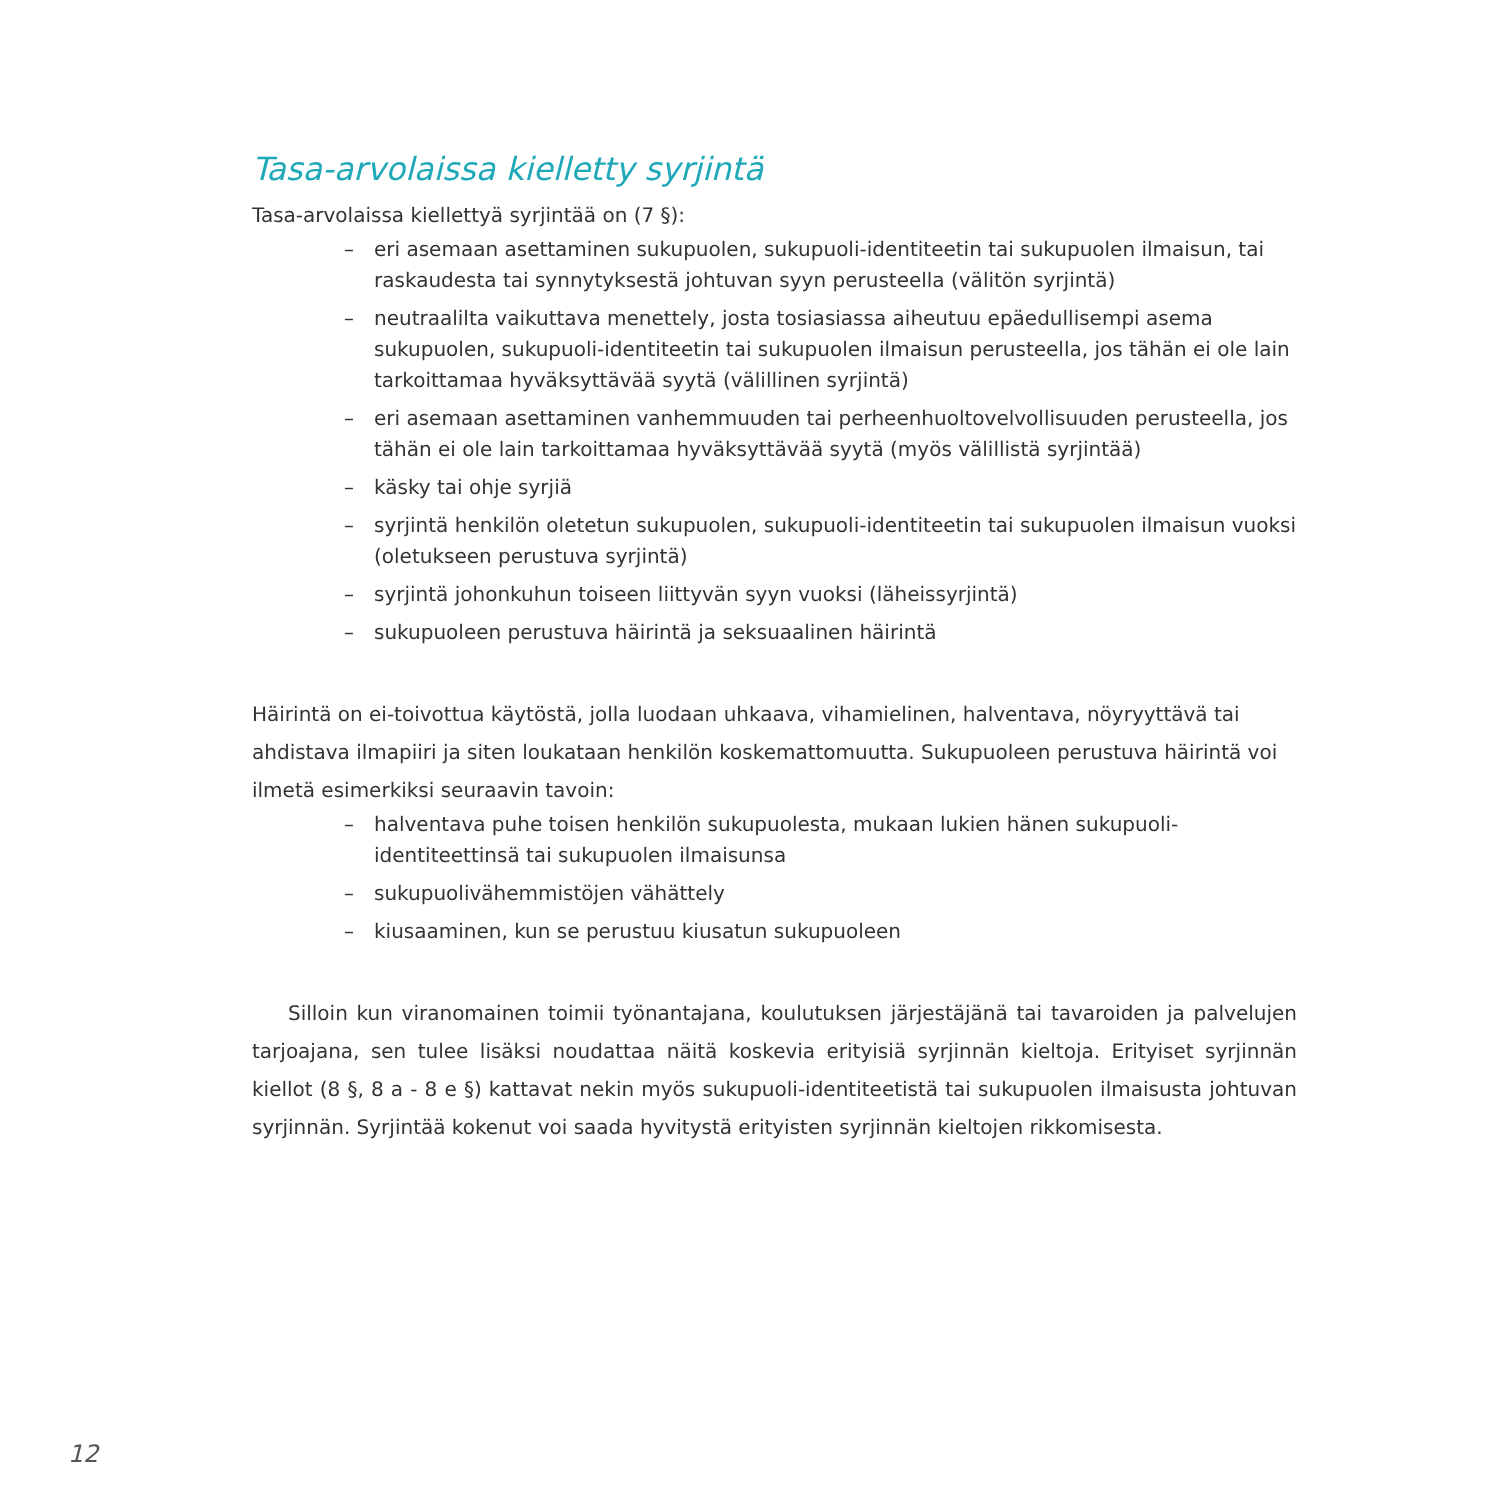Tasa-arvolaissa kielletty syrjintä
Tasa-arvolaissa kiellettyä syrjintää on (7 §):
– eri asemaan asettaminen sukupuolen, sukupuoli-identiteetin tai sukupuolen ilmaisun, tai raskaudesta tai synnytyksestä johtuvan syyn perusteella (välitön syrjintä)
– neutraalilta vaikuttava menettely, josta tosiasiassa aiheutuu epäedullisempi asema sukupuolen, sukupuoli-identiteetin tai sukupuolen ilmaisun perusteella, jos tähän ei ole lain tarkoittamaa hyväksyttävää syytä (välillinen syrjintä)
– eri asemaan asettaminen vanhemmuuden tai perheenhuoltovelvollisuuden perusteella, jos tähän ei ole lain tarkoittamaa hyväksyttävää syytä (myös välillistä syrjintää)
– käsky tai ohje syrjiä
– syrjintä henkilön oletetun sukupuolen, sukupuoli-identiteetin tai sukupuolen ilmaisun vuoksi (oletukseen perustuva syrjintä)
– syrjintä johonkuhun toiseen liittyvän syyn vuoksi (läheissyrjintä)
– sukupuoleen perustuva häirintä ja seksuaalinen häirintä
Häirintä on ei-toivottua käytöstä, jolla luodaan uhkaava, vihamielinen, halventava, nöyryyttävä tai ahdistava ilmapiiri ja siten loukataan henkilön koskemattomuutta. Sukupuoleen perustuva häirintä voi ilmetä esimerkiksi seuraavin tavoin:
– halventava puhe toisen henkilön sukupuolesta, mukaan lukien hänen sukupuoli-identiteettinsä tai sukupuolen ilmaisunsa
– sukupuolivähemmistöjen vähättely
– kiusaaminen, kun se perustuu kiusatun sukupuoleen
Silloin kun viranomainen toimii työnantajana, koulutuksen järjestäjänä tai tavaroiden ja palvelujen tarjoajana, sen tulee lisäksi noudattaa näitä koskevia erityisiä syrjinnän kieltoja. Erityiset syrjinnän kiellot (8 §, 8 a - 8 e §) kattavat nekin myös sukupuoli-identiteetistä tai sukupuolen ilmaisusta johtuvan syrjinnän. Syrjintää kokenut voi saada hyvitystä erityisten syrjinnän kieltojen rikkomisesta.
12